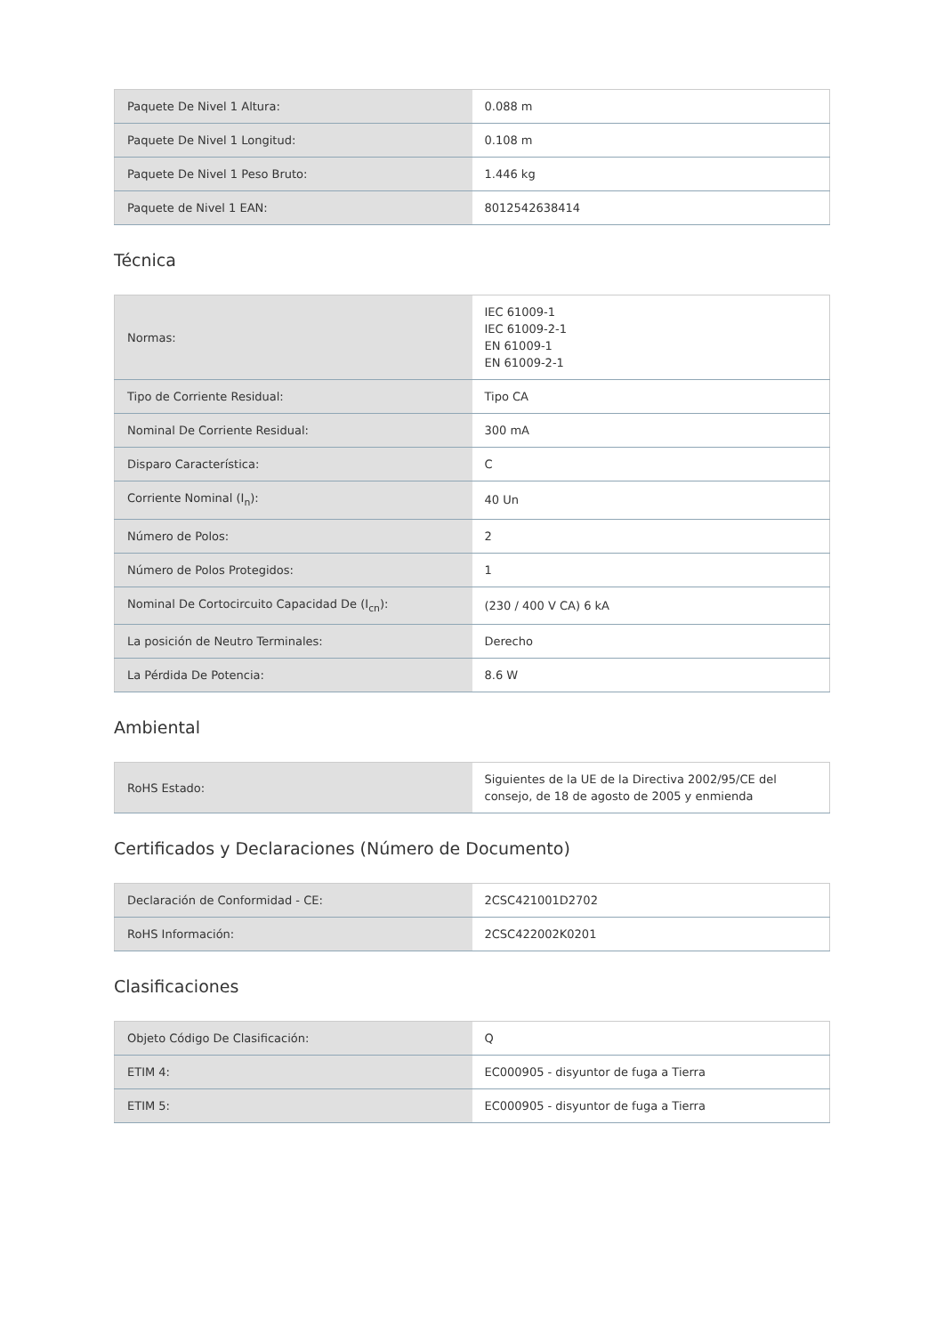| Paquete De Nivel 1 Altura: | 0.088 m |
| Paquete De Nivel 1 Longitud: | 0.108 m |
| Paquete De Nivel 1 Peso Bruto: | 1.446 kg |
| Paquete de Nivel 1 EAN: | 8012542638414 |
Técnica
| Normas: | IEC 61009-1 IEC 61009-2-1 EN 61009-1 EN 61009-2-1 |
| Tipo de Corriente Residual: | Tipo CA |
| Nominal De Corriente Residual: | 300 mA |
| Disparo Característica: | C |
| Corriente Nominal (I<sub>n</sub>): | 40 Un |
| Número de Polos: | 2 |
| Número de Polos Protegidos: | 1 |
| Nominal De Cortocircuito Capacidad De (I<sub>cn</sub>): | (230 / 400 V CA) 6 kA |
| La posición de Neutro Terminales: | Derecho |
| La Pérdida De Potencia: | 8.6 W |
Ambiental
| RoHS Estado: | Siguientes de la UE de la Directiva 2002/95/CE del consejo, de 18 de agosto de 2005 y enmienda |
Certificados y Declaraciones (Número de Documento)
| Declaración de Conformidad - CE: | 2CSC421001D2702 |
| RoHS Información: | 2CSC422002K0201 |
Clasificaciones
| Objeto Código De Clasificación: | Q |
| ETIM 4: | EC000905 - disyuntor de fuga a Tierra |
| ETIM 5: | EC000905 - disyuntor de fuga a Tierra |